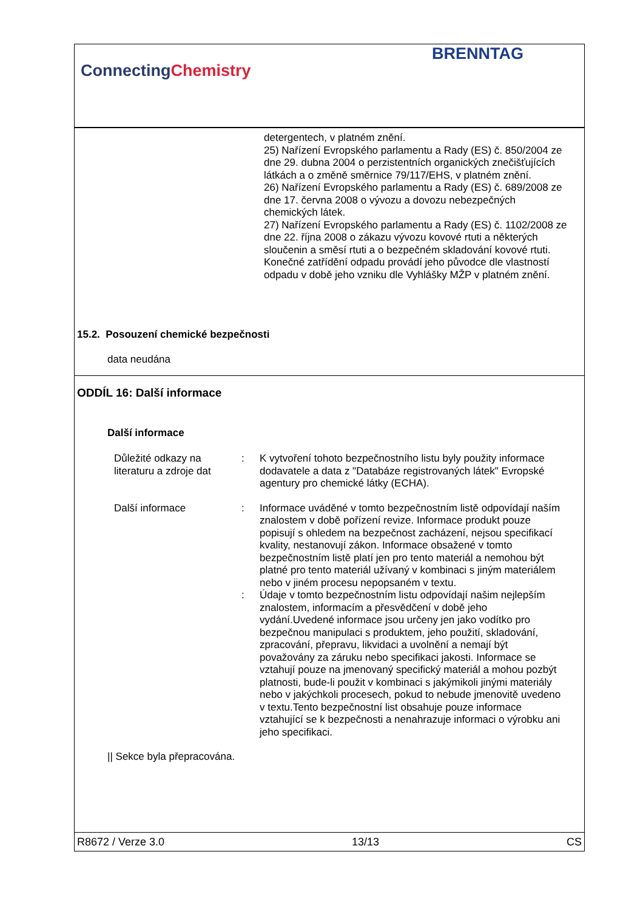ConnectingChemistry
BRENNTAG
detergentech, v platném znění.
25) Nařízení Evropského parlamentu a Rady (ES) č. 850/2004 ze dne 29. dubna 2004 o perzistentních organických znečišťujících látkách a o změně směrnice 79/117/EHS, v platném znění.
26) Nařízení Evropského parlamentu a Rady (ES) č. 689/2008 ze dne 17. června 2008 o vývozu a dovozu nebezpečných chemických látek.
27) Nařízení Evropského parlamentu a Rady (ES) č. 1102/2008 ze dne 22. října 2008 o zákazu vývozu kovové rtuti a některých sloučenin a směsí rtuti a o bezpečném skladování kovové rtuti.
Konečné zatřídění odpadu provádí jeho původce dle vlastností odpadu v době jeho vzniku dle Vyhlášky MŽP v platném znění.
15.2. Posouzení chemické bezpečnosti
data neudána
ODDÍL 16: Další informace
Další informace
Důležité odkazy na literaturu a zdroje dat
: K vytvoření tohoto bezpečnostního listu byly použity informace dodavatele a data z "Databáze registrovaných látek" Evropské agentury pro chemické látky (ECHA).
Další informace : Informace uváděné v tomto bezpečnostním listě odpovídají naším znalostem v době pořízení revize. Informace produkt pouze popisují s ohledem na bezpečnost zacházení, nejsou specifikací kvality, nestanovují zákon. Informace obsažené v tomto bezpečnostním listě platí jen pro tento materiál a nemohou být platné pro tento materiál užívaný v kombinaci s jiným materiálem nebo v jiném procesu nepopsaném v textu.
: Údaje v tomto bezpečnostním listu odpovídají našim nejlepším znalostem, informacím a přesvědčení v době jeho vydání.Uvedené informace jsou určeny jen jako vodítko pro bezpečnou manipulaci s produktem, jeho použití, skladování, zpracování, přepravu, likvidaci a uvolnění a nemají být považovány za záruku nebo specifikaci jakosti. Informace se vztahují pouze na jmenovaný specifický materiál a mohou pozbýt platnosti, bude-li použit v kombinaci s jakýmikoli jinými materiály nebo v jakýchkoli procesech, pokud to nebude jmenovitě uvedeno v textu.Tento bezpečnostní list obsahuje pouze informace vztahující se k bezpečnosti a nenahrazuje informaci o výrobku ani jeho specifikaci.
|| Sekce byla přepracována.
R8672 / Verze 3.0 13/13 CS